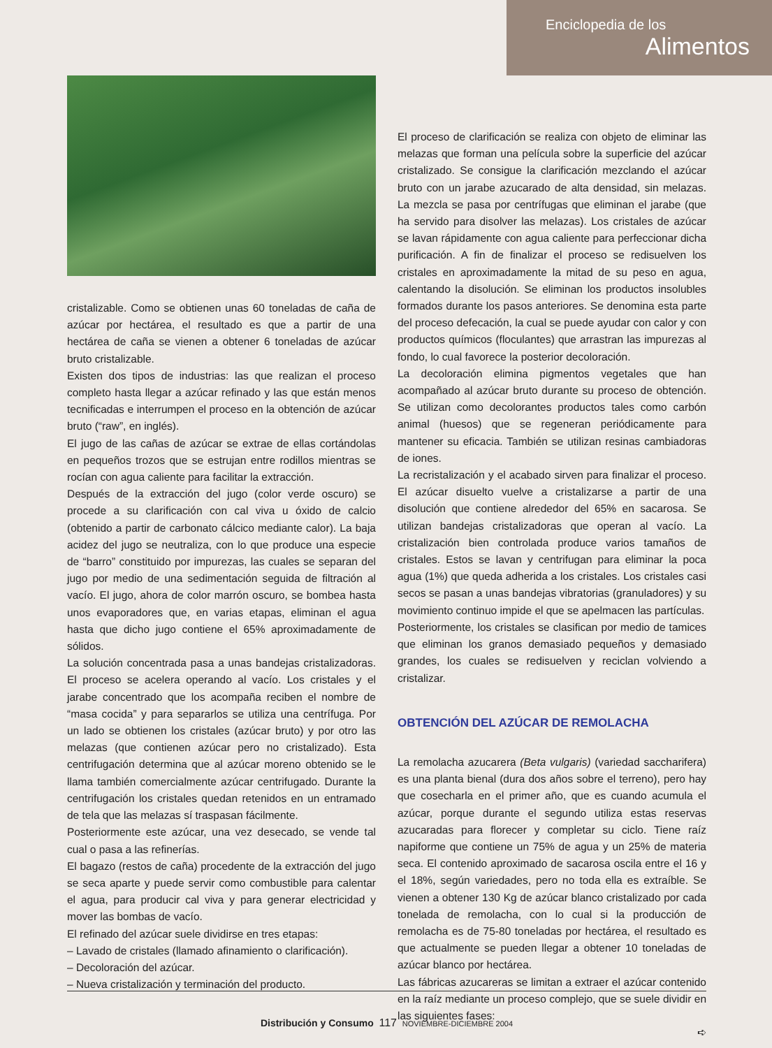Enciclopedia de los
Alimentos
cristalizable. Como se obtienen unas 60 toneladas de caña de azúcar por hectárea, el resultado es que a partir de una hectárea de caña se vienen a obtener 6 toneladas de azúcar bruto cristalizable.
Existen dos tipos de industrias: las que realizan el proceso completo hasta llegar a azúcar refinado y las que están menos tecnificadas e interrumpen el proceso en la obtención de azúcar bruto (“raw”, en inglés).
El jugo de las cañas de azúcar se extrae de ellas cortándolas en pequeños trozos que se estrujan entre rodillos mientras se rocían con agua caliente para facilitar la extracción.
Después de la extracción del jugo (color verde oscuro) se procede a su clarificación con cal viva u óxido de calcio (obtenido a partir de carbonato cálcico mediante calor). La baja acidez del jugo se neutraliza, con lo que produce una especie de “barro” constituido por impurezas, las cuales se separan del jugo por medio de una sedimentación seguida de filtración al vacío. El jugo, ahora de color marrón oscuro, se bombea hasta unos evaporadores que, en varias etapas, eliminan el agua hasta que dicho jugo contiene el 65% aproximadamente de sólidos.
La solución concentrada pasa a unas bandejas cristalizadoras. El proceso se acelera operando al vacío. Los cristales y el jarabe concentrado que los acompaña reciben el nombre de “masa cocida” y para separarlos se utiliza una centrífuga. Por un lado se obtienen los cristales (azúcar bruto) y por otro las melazas (que contienen azúcar pero no cristalizado). Esta centrifugación determina que al azúcar moreno obtenido se le llama también comercialmente azúcar centrifugado. Durante la centrifugación los cristales quedan retenidos en un entramado de tela que las melazas sí traspasan fácilmente.
Posteriormente este azúcar, una vez desecado, se vende tal cual o pasa a las refinerías.
El bagazo (restos de caña) procedente de la extracción del jugo se seca aparte y puede servir como combustible para calentar el agua, para producir cal viva y para generar electricidad y mover las bombas de vacío.
El refinado del azúcar suele dividirse en tres etapas:
– Lavado de cristales (llamado afinamiento o clarificación).
– Decoloración del azúcar.
– Nueva cristalización y terminación del producto.
El proceso de clarificación se realiza con objeto de eliminar las melazas que forman una película sobre la superficie del azúcar cristalizado. Se consigue la clarificación mezclando el azúcar bruto con un jarabe azucarado de alta densidad, sin melazas. La mezcla se pasa por centrífugas que eliminan el jarabe (que ha servido para disolver las melazas). Los cristales de azúcar se lavan rápidamente con agua caliente para perfeccionar dicha purificación. A fin de finalizar el proceso se redisuelven los cristales en aproximadamente la mitad de su peso en agua, calentando la disolución. Se eliminan los productos insolubles formados durante los pasos anteriores. Se denomina esta parte del proceso defecación, la cual se puede ayudar con calor y con productos químicos (floculantes) que arrastran las impurezas al fondo, lo cual favorece la posterior decoloración.
La decoloración elimina pigmentos vegetales que han acompañado al azúcar bruto durante su proceso de obtención. Se utilizan como decolorantes productos tales como carbón animal (huesos) que se regeneran periódicamente para mantener su eficacia. También se utilizan resinas cambiadoras de iones.
La recristalización y el acabado sirven para finalizar el proceso. El azúcar disuelto vuelve a cristalizarse a partir de una disolución que contiene alrededor del 65% en sacarosa. Se utilizan bandejas cristalizadoras que operan al vacío. La cristalización bien controlada produce varios tamaños de cristales. Estos se lavan y centrifugan para eliminar la poca agua (1%) que queda adherida a los cristales. Los cristales casi secos se pasan a unas bandejas vibratorias (granuladores) y su movimiento continuo impide el que se apelmacen las partículas.
Posteriormente, los cristales se clasifican por medio de tamices que eliminan los granos demasiado pequeños y demasiado grandes, los cuales se redisuelven y reciclan volviendo a cristalizar.
OBTENCIÓN DEL AZÚCAR DE REMOLACHA
La remolacha azucarera (Beta vulgaris) (variedad saccharifera) es una planta bienal (dura dos años sobre el terreno), pero hay que cosecharla en el primer año, que es cuando acumula el azúcar, porque durante el segundo utiliza estas reservas azucaradas para florecer y completar su ciclo. Tiene raíz napiforme que contiene un 75% de agua y un 25% de materia seca. El contenido aproximado de sacarosa oscila entre el 16 y el 18%, según variedades, pero no toda ella es extraíble. Se vienen a obtener 130 Kg de azúcar blanco cristalizado por cada tonelada de remolacha, con lo cual si la producción de remolacha es de 75-80 toneladas por hectárea, el resultado es que actualmente se pueden llegar a obtener 10 toneladas de azúcar blanco por hectárea.
Las fábricas azucareras se limitan a extraer el azúcar contenido en la raíz mediante un proceso complejo, que se suele dividir en las siguientes fases:
➪
Distribución y Consumo 117 NOVIEMBRE-DICIEMBRE 2004